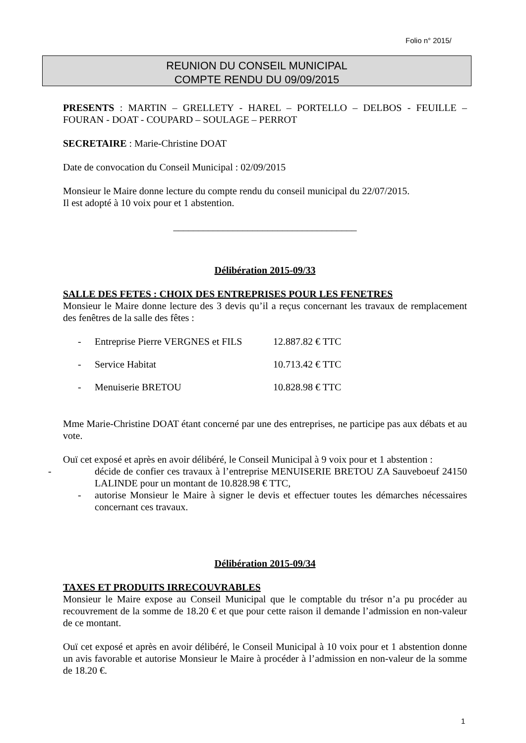Folio n° 2015/
REUNION DU CONSEIL MUNICIPAL
COMPTE RENDU DU 09/09/2015
PRESENTS : MARTIN – GRELLETY - HAREL – PORTELLO – DELBOS - FEUILLE – FOURAN - DOAT - COUPARD – SOULAGE – PERROT
SECRETAIRE : Marie-Christine DOAT
Date de convocation du Conseil Municipal : 02/09/2015
Monsieur le Maire donne lecture du compte rendu du conseil municipal du 22/07/2015.
Il est adopté à 10 voix pour et 1 abstention.
_____________________________________
Délibération 2015-09/33
SALLE DES FETES : CHOIX DES ENTREPRISES POUR LES FENETRES
Monsieur le Maire donne lecture des 3 devis qu’il a reçus concernant les travaux de remplacement des fenêtres de la salle des fêtes :
- Entreprise Pierre VERGNES et FILS 12.887.82 € TTC
- Service Habitat 10.713.42 € TTC
- Menuiserie BRETOU 10.828.98 € TTC
Mme Marie-Christine DOAT étant concerné par une des entreprises, ne participe pas aux débats et au vote.
Ouï cet exposé et après en avoir délibéré, le Conseil Municipal à 9 voix pour et 1 abstention :
- décide de confier ces travaux à l’entreprise MENUISERIE BRETOU ZA Sauveboeuf 24150 LALINDE pour un montant de 10.828.98 € TTC,
- autorise Monsieur le Maire à signer le devis et effectuer toutes les démarches nécessaires concernant ces travaux.
Délibération 2015-09/34
TAXES ET PRODUITS IRRECOUVRABLES
Monsieur le Maire expose au Conseil Municipal que le comptable du trésor n’a pu procéder au recouvrement de la somme de 18.20 € et que pour cette raison il demande l’admission en non-valeur de ce montant.
Ouï cet exposé et après en avoir délibéré, le Conseil Municipal à 10 voix pour et 1 abstention donne un avis favorable et autorise Monsieur le Maire à procéder à l’admission en non-valeur de la somme de 18.20 €.
1